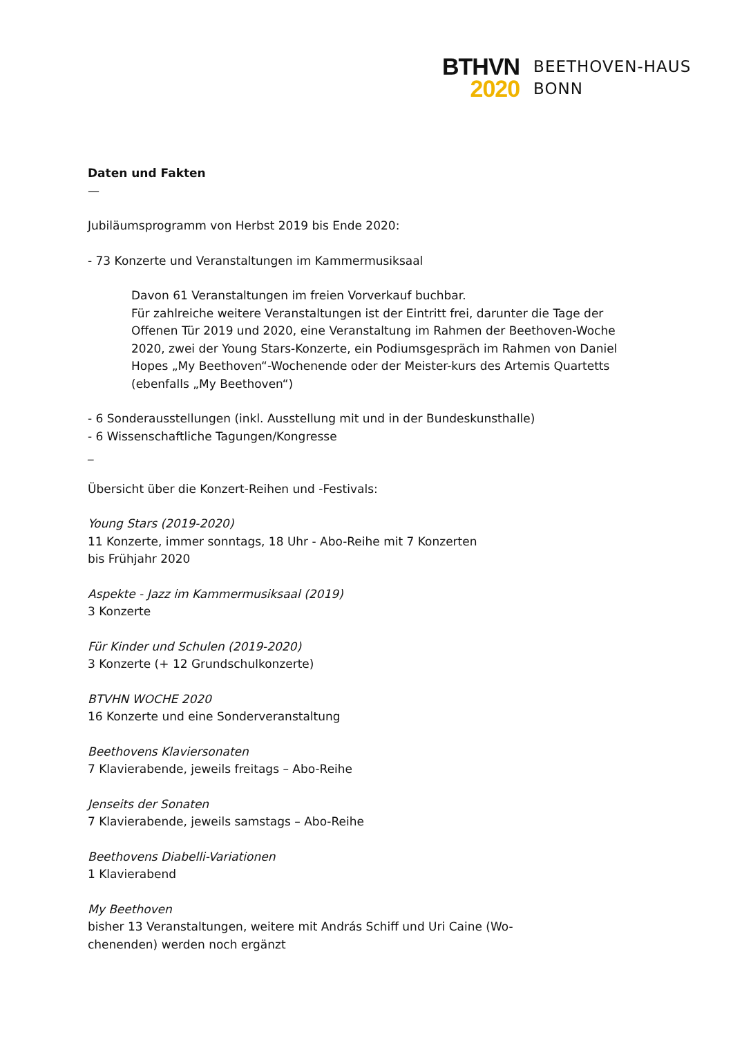BTHVN
2020
BEETHOVEN-HAUS
BONN
Daten und Fakten
—
Jubiläumsprogramm von Herbst 2019 bis Ende 2020:
- 73 Konzerte und Veranstaltungen im Kammermusiksaal
Davon 61 Veranstaltungen im freien Vorverkauf buchbar.
Für zahlreiche weitere Veranstaltungen ist der Eintritt frei, darunter die Tage der Offenen Tür 2019 und 2020, eine Veranstaltung im Rahmen der Beethoven-Woche 2020, zwei der Young Stars-Konzerte, ein Podiumsgespräch im Rahmen von Daniel Hopes „My Beethoven“-Wochenende oder der Meister-kurs des Artemis Quartetts (ebenfalls „My Beethoven“)
- 6 Sonderausstellungen (inkl. Ausstellung mit und in der Bundeskunsthalle)
- 6 Wissenschaftliche Tagungen/Kongresse
_
Übersicht über die Konzert-Reihen und -Festivals:
Young Stars (2019-2020)
11 Konzerte, immer sonntags, 18 Uhr - Abo-Reihe mit 7 Konzerten
bis Frühjahr 2020
Aspekte - Jazz im Kammermusiksaal (2019)
3 Konzerte
Für Kinder und Schulen (2019-2020)
3 Konzerte (+ 12 Grundschulkonzerte)
BTVHN WOCHE 2020
16 Konzerte und eine Sonderveranstaltung
Beethovens Klaviersonaten
7 Klavierabende, jeweils freitags – Abo-Reihe
Jenseits der Sonaten
7 Klavierabende, jeweils samstags – Abo-Reihe
Beethovens Diabelli-Variationen
1 Klavierabend
My Beethoven
bisher 13 Veranstaltungen, weitere mit András Schiff und Uri Caine (Wo-
chenenden) werden noch ergänzt